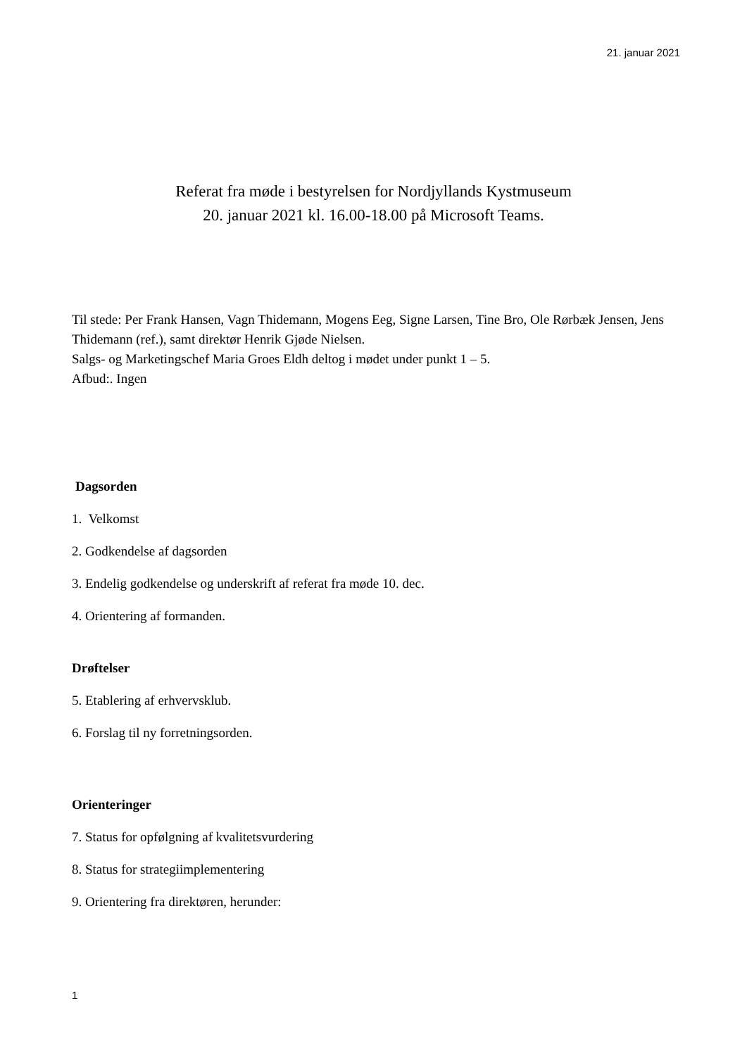21. januar 2021
Referat fra møde i bestyrelsen for Nordjyllands Kystmuseum
20. januar 2021 kl. 16.00-18.00 på Microsoft Teams.
Til stede: Per Frank Hansen, Vagn Thidemann, Mogens Eeg, Signe Larsen, Tine Bro, Ole Rørbæk Jensen, Jens Thidemann (ref.), samt direktør Henrik Gjøde Nielsen.
Salgs- og Marketingschef Maria Groes Eldh deltog i mødet under punkt 1 – 5.
Afbud:. Ingen
Dagsorden
1. Velkomst
2. Godkendelse af dagsorden
3. Endelig godkendelse og underskrift af referat fra møde 10. dec.
4. Orientering af formanden.
Drøftelser
5. Etablering af erhvervsklub.
6. Forslag til ny forretningsorden.
Orienteringer
7. Status for opfølgning af kvalitetsvurdering
8. Status for strategiimplementering
9. Orientering fra direktøren, herunder:
1